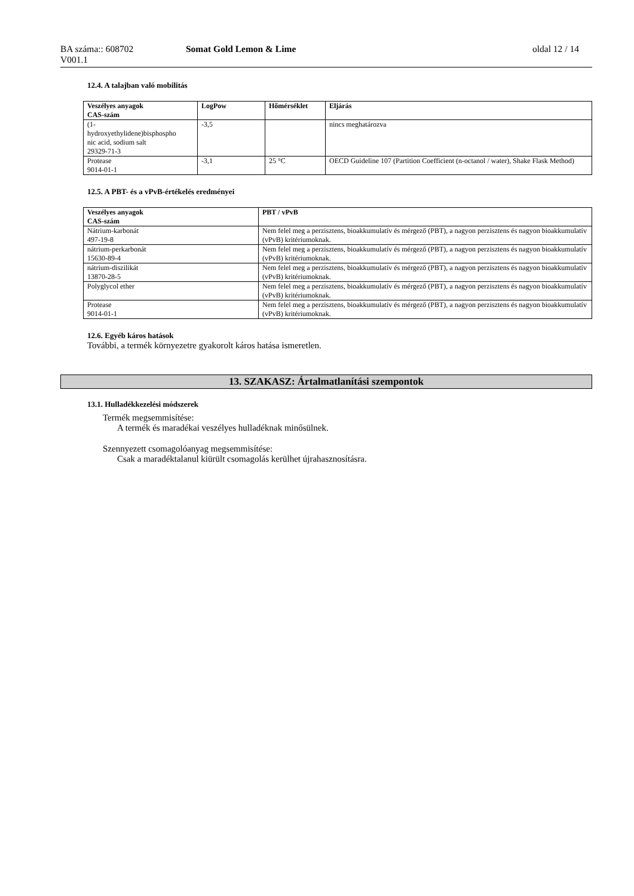BA száma:: 608702
V001.1
Somat Gold Lemon & Lime oldal 12 / 14
12.4. A talajban való mobilitás
| Veszélyes anyagok CAS-szám | LogPow | Hőmérséklet | Eljárás |
| --- | --- | --- | --- |
| (1- hydroxyethylidene)bisphospho nic acid, sodium salt 29329-71-3 | -3,5 | | nincs meghatározva |
| Protease 9014-01-1 | -3,1 | 25 °C | OECD Guideline 107 (Partition Coefficient (n-octanol / water), Shake Flask Method) |
12.5. A PBT- és a vPvB-értékelés eredményei
| Veszélyes anyagok CAS-szám | PBT / vPvB |
| --- | --- |
| Nátrium-karbonát 497-19-8 | Nem felel meg a perzisztens, bioakkumulatív és mérgező (PBT), a nagyon perzisztens és nagyon bioakkumulatív (vPvB) kritériumoknak. |
| nátrium-perkarbonát 15630-89-4 | Nem felel meg a perzisztens, bioakkumulatív és mérgező (PBT), a nagyon perzisztens és nagyon bioakkumulatív (vPvB) kritériumoknak. |
| nátrium-diszilikát 13870-28-5 | Nem felel meg a perzisztens, bioakkumulatív és mérgező (PBT), a nagyon perzisztens és nagyon bioakkumulatív (vPvB) kritériumoknak. |
| Polyglycol ether | Nem felel meg a perzisztens, bioakkumulatív és mérgező (PBT), a nagyon perzisztens és nagyon bioakkumulatív (vPvB) kritériumoknak. |
| Protease 9014-01-1 | Nem felel meg a perzisztens, bioakkumulatív és mérgező (PBT), a nagyon perzisztens és nagyon bioakkumulatív (vPvB) kritériumoknak. |
12.6. Egyéb káros hatások
További, a termék környezetre gyakorolt káros hatása ismeretlen.
13. SZAKASZ: Ártalmatlanítási szempontok
13.1. Hulladékkezelési módszerek
Termék megsemmisítése:
A termék és maradékai veszélyes hulladéknak minősülnek.
Szennyezett csomagolóanyag megsemmisítése:
Csak a maradéktalanul kiürült csomagolás kerülhet újrahasznosításra.